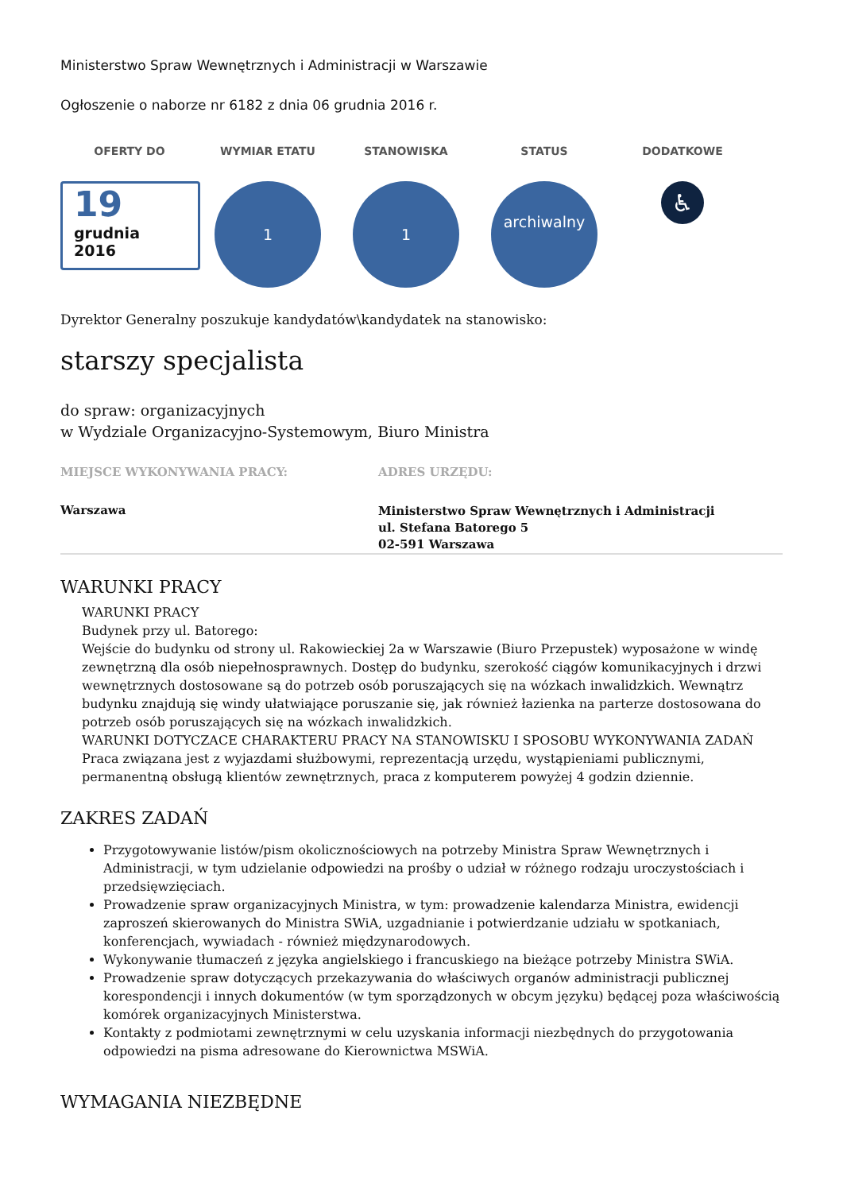Ministerstwo Spraw Wewnętrznych i Administracji w Warszawie
Ogłoszenie o naborze nr 6182 z dnia 06 grudnia 2016 r.
OFERTY DO
19
grudnia
2016
WYMIAR ETATU
1
STANOWISKA
1
STATUS
archiwalny
DODATKOWE
♿
Dyrektor Generalny poszukuje kandydatów\kandydatek na stanowisko:
starszy specjalista
do spraw: organizacyjnych
w Wydziale Organizacyjno-Systemowym, Biuro Ministra
MIEJSCE WYKONYWANIA PRACY:
Warszawa
ADRES URZĘDU:
Ministerstwo Spraw Wewnętrznych i Administracji
ul. Stefana Batorego 5
02-591 Warszawa
WARUNKI PRACY
WARUNKI PRACY
Budynek przy ul. Batorego:
Wejście do budynku od strony ul. Rakowieckiej 2a w Warszawie (Biuro Przepustek) wyposażone w windę zewnętrzną dla osób niepełnosprawnych. Dostęp do budynku, szerokość ciągów komunikacyjnych i drzwi wewnętrznych dostosowane są do potrzeb osób poruszających się na wózkach inwalidzkich. Wewnątrz budynku znajdują się windy ułatwiające poruszanie się, jak również łazienka na parterze dostosowana do potrzeb osób poruszających się na wózkach inwalidzkich.
WARUNKI DOTYCZACE CHARAKTERU PRACY NA STANOWISKU I SPOSOBU WYKONYWANIA ZADAŃ
Praca związana jest z wyjazdami służbowymi, reprezentacją urzędu, wystąpieniami publicznymi, permanentną obsługą klientów zewnętrznych, praca z komputerem powyżej 4 godzin dziennie.
ZAKRES ZADAŃ
Przygotowywanie listów/pism okolicznościowych na potrzeby Ministra Spraw Wewnętrznych i Administracji, w tym udzielanie odpowiedzi na prośby o udział w różnego rodzaju uroczystościach i przedsięwzięciach.
Prowadzenie spraw organizacyjnych Ministra, w tym: prowadzenie kalendarza Ministra, ewidencji zaproszeń skierowanych do Ministra SWiA, uzgadnianie i potwierdzanie udziału w spotkaniach, konferencjach, wywiadach - również międzynarodowych.
Wykonywanie tłumaczeń z języka angielskiego i francuskiego na bieżące potrzeby Ministra SWiA.
Prowadzenie spraw dotyczących przekazywania do właściwych organów administracji publicznej korespondencji i innych dokumentów (w tym sporządzonych w obcym języku) będącej poza właściwością komórek organizacyjnych Ministerstwa.
Kontakty z podmiotami zewnętrznymi w celu uzyskania informacji niezbędnych do przygotowania odpowiedzi na pisma adresowane do Kierownictwa MSWiA.
WYMAGANIA NIEZBĘDNE